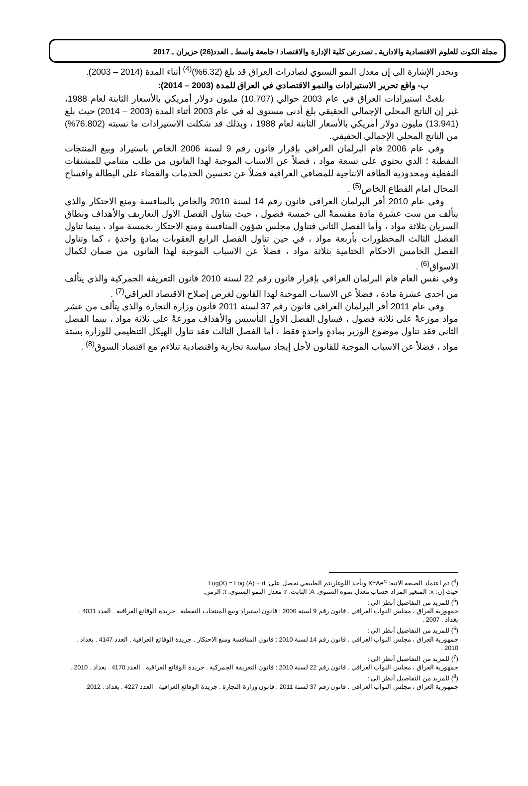مجلة الكوت للعلوم الاقتصادية والادارية ـ تصدرعن كلية الإدارة والاقتصاد / جامعة واسط ـ العدد(26) حزيران ـ 2017
وتجدر الإشارة الى إن معدل النمو السنوي لصادرات العراق قد بلغ (6.32%)<sup>(4)</sup> أثناء المدة (2014 – 2003).
ب- واقع تحرير الاستيرادات والنمو الاقتصادي في العراق للمدة (2003 – 2014):
بلغتْ استيرادات العراق في عام 2003 حوالي (10.707) مليون دولار أمريكي بالأسعار الثابتة لعام 1988، غير إن الناتج المحلي الإجمالي الحقيقي بلغ أدنى مستوى له في عام 2003 أثناء المدة (2003 – 2014) حيث بلغ (13.941) مليون دولار أمريكي بالأسعار الثابتة لعام 1988 ، وبذلك قد شكلت الاستيرادات ما نسبته (76.802%) من الناتج المحلي الإجمالي الحقيقي.
وفي عام 2006 قام البرلمان العراقي بإقرار قانون رقم 9 لسنة 2006 الخاص باستيراد وبيع المنتجات النفطية ؛ الذي يحتوي على تسعة مواد ، فضلاً عن الاسباب الموجبة لهذا القانون من طلب متنامي للمشتقات النفطية ومحدودية الطاقة الانتاجية للمصافي العراقية فضلاً عن تحسين الخدمات والقضاء على البطالة وافساح المجال امام القطاع الخاص<sup>(5)</sup> .
وفي عام 2010 أقر البرلمان العراقي قانون رقم 14 لسنة 2010 والخاص بالمنافسة ومنع الاحتكار والذي يتألف من ست عشرة مادة مقسمةً الى خمسة فصول ، حيث يتناول الفصل الاول التعاريف والأهداف ونطاق السريان بثلاثة مواد ، وأما الفصل الثاني فتناول مجلس شؤون المنافسة ومنع الاحتكار بخمسة مواد ، بينما تناول الفصل الثالث المحظورات بأربعة مواد ، في حين تناول الفصل الرابع العقوبات بمادةٍ واحدةٍ ، كما وتناول الفصل الخامس الاحكام الختامية بثلاثة مواد ، فضلاً عن الاسباب الموجبة لهذا القانون من ضمان لكمال الاسواق<sup>(6)</sup> .
وفي نفس العام قام البرلمان العراقي بإقرار قانون رقم 22 لسنة 2010 قانون التعريفة الجمركية والذي يتألف من احدى عشرة مادة ، فضلاً عن الاسباب الموجبة لهذا القانون لغرض إصلاح الاقتصاد العراقي<sup>(7)</sup> .
وفي عام 2011 أقر البرلمان العراقي قانون رقم 37 لسنة 2011 قانون وزارة التجارة والذي يتألف من عشر مواد موزعةً على ثلاثة فصول ، فيتناول الفصل الاول التأسيس والأهداف موزعةً على ثلاثة مواد ، بينما الفصل الثاني فقد تناول موضوع الوزير بمادةٍ واحدةٍ فقط ، أما الفصل الثالث فقد تناول الهيكل التنظيمي للوزارة بستة مواد ، فضلاً عن الاسباب الموجبة للقانون لأجل إيجاد سياسة تجارية واقتصادية تتلاءم مع اقتصاد السوق<sup>(8)</sup> .
(<sup>4</sup>) تم اعتماد الصيغة الآتية: X=Ae<sup>rt</sup> وبأخذ اللوغاريتم الطبيعي نحصل على: Log(X) = Log (A) + rt
حيث إن: x: المتغير المراد حساب معدل نموه السنوي. A: الثابت. r: معدل النمو السنوي. t: الزمن.
(<sup>5</sup>) للمزيد من التفاصيل أنظر الى :
جمهورية العراق ، مجلس النواب العراقي . قانون رقم 9 لسنة 2006 : قانون استيراد وبيع المنتجات النفطية . جريدة الوقائع العراقية . العدد 4031 . بغداد . 2007 .
(<sup>6</sup>) للمزيد من التفاصيل أنظر الى :
جمهورية العراق ، مجلس النواب العراقي . قانون رقم 14 لسنة 2010 : قانون المنافسة ومنع الاحتكار . جريدة الوقائع العراقية . العدد 4147 . بغداد . 2010 .
(<sup>7</sup>) للمزيد من التفاصيل أنظر الى :
جمهورية العراق ، مجلس النواب العراقي . قانون رقم 22 لسنة 2010 : قانون التعريفة الجمركية . جريدة الوقائع العراقية . العدد 4170 . بغداد . 2010 .
(<sup>8</sup>) للمزيد من التفاصيل أنظر الى :
جمهورية العراق ، مجلس النواب العراقي . قانون رقم 37 لسنة 2011 : قانون وزارة التجارة . جريدة الوقائع العراقية . العدد 4227 . بغداد . 2012.